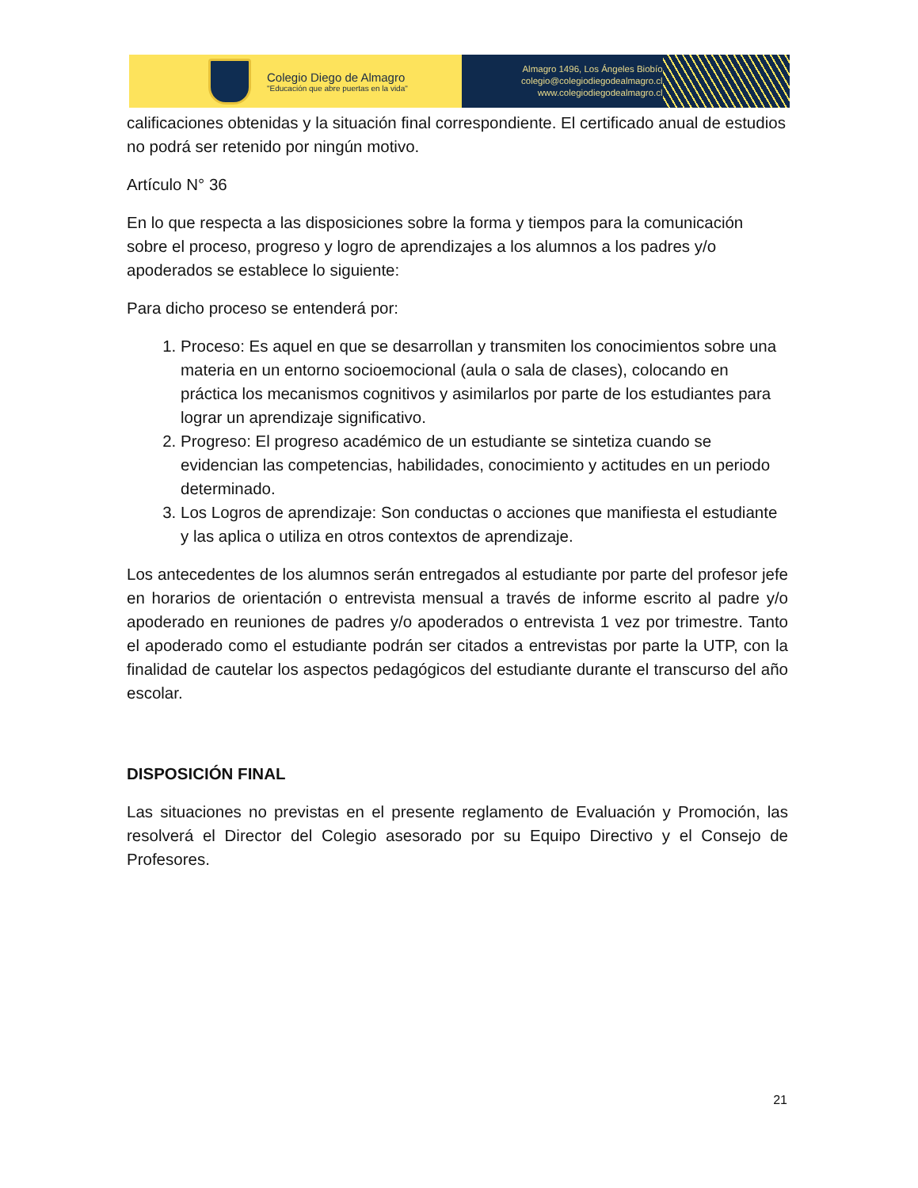Colegio Diego de Almagro
"Educación que abre puertas en la vida"
Almagro 1496, Los Ángeles Biobío
colegio@colegiodiegodealmagro.cl
www.colegiodiegodealmagro.cl
calificaciones obtenidas y la situación final correspondiente. El certificado anual de estudios no podrá ser retenido por ningún motivo.
Artículo N° 36
En lo que respecta a las disposiciones sobre la forma y tiempos para la comunicación sobre el proceso, progreso y logro de aprendizajes a los alumnos a los padres y/o apoderados se establece lo siguiente:
Para dicho proceso se entenderá por:
1. Proceso: Es aquel en que se desarrollan y transmiten los conocimientos sobre una materia en un entorno socioemocional (aula o sala de clases), colocando en práctica los mecanismos cognitivos y asimilarlos por parte de los estudiantes para lograr un aprendizaje significativo.
2. Progreso: El progreso académico de un estudiante se sintetiza cuando se evidencian las competencias, habilidades, conocimiento y actitudes en un periodo determinado.
3. Los Logros de aprendizaje: Son conductas o acciones que manifiesta el estudiante y las aplica o utiliza en otros contextos de aprendizaje.
Los antecedentes de los alumnos serán entregados al estudiante por parte del profesor jefe en horarios de orientación o entrevista mensual a través de informe escrito al padre y/o apoderado en reuniones de padres y/o apoderados o entrevista 1 vez por trimestre. Tanto el apoderado como el estudiante podrán ser citados a entrevistas por parte la UTP, con la finalidad de cautelar los aspectos pedagógicos del estudiante durante el transcurso del año escolar.
DISPOSICIÓN FINAL
Las situaciones no previstas en el presente reglamento de Evaluación y Promoción, las resolverá el Director del Colegio asesorado por su Equipo Directivo y el Consejo de Profesores.
21